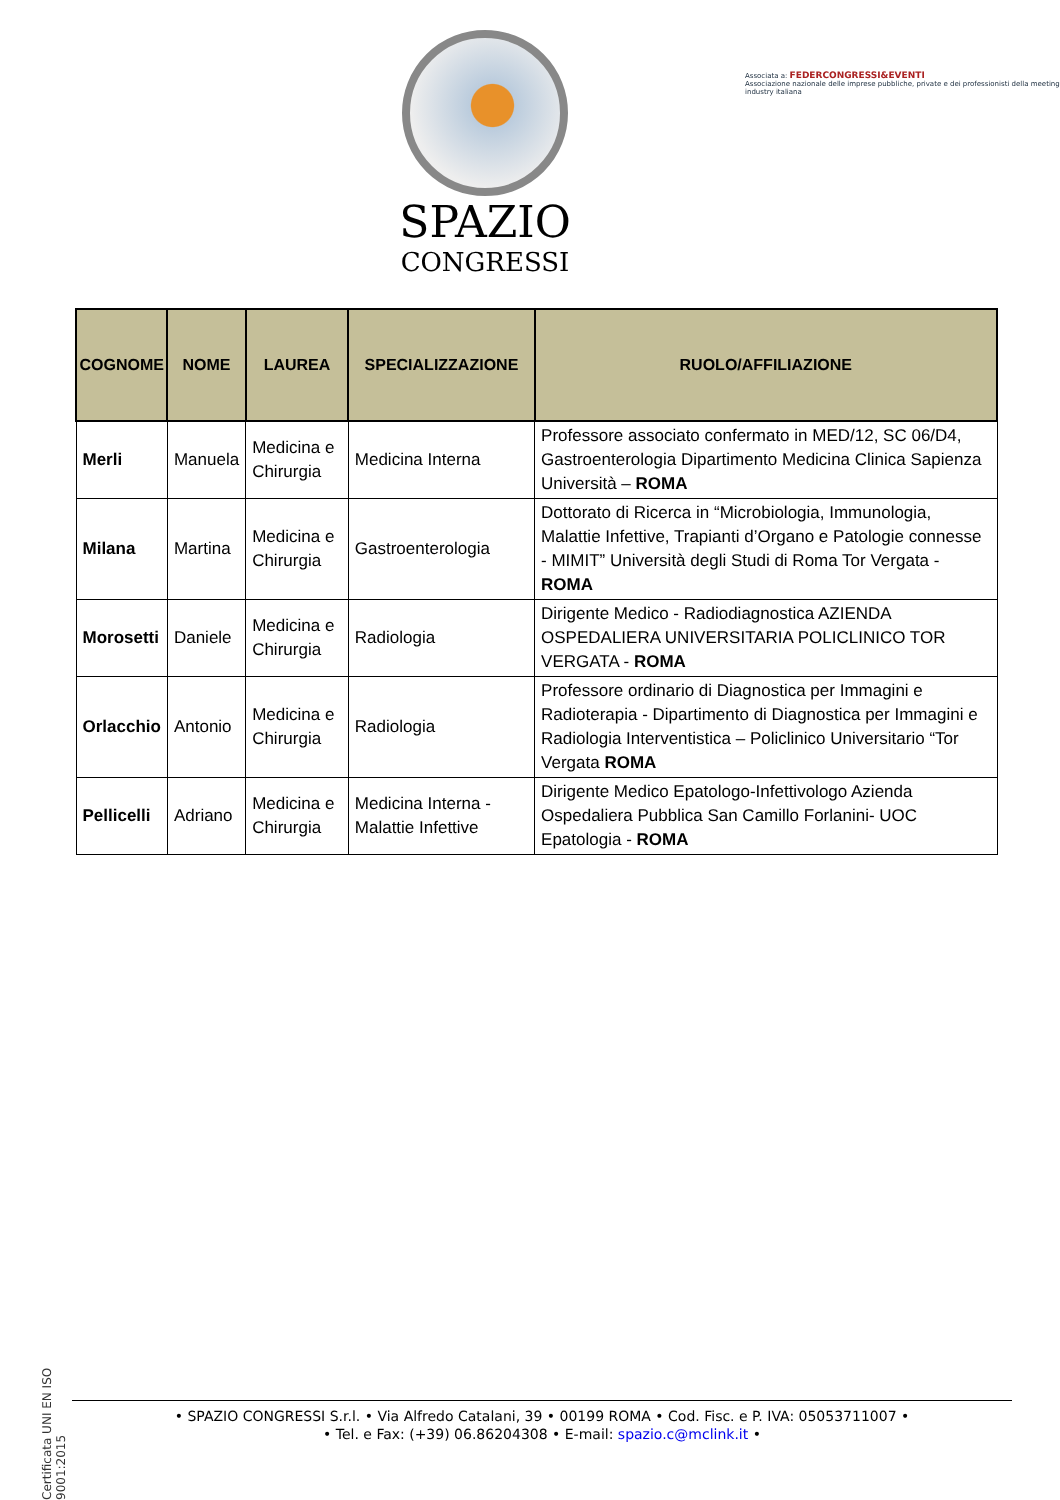SPAZIO
CONGRESSI
Associata a: FEDERCONGRESSI&EVENTI
Associazione nazionale delle imprese pubbliche, private e dei professionisti della meeting industry italiana
| COGNOME | NOME | LAUREA | SPECIALIZZAZIONE | RUOLO/AFFILIAZIONE |
| --- | --- | --- | --- | --- |
| Merli | Manuela | Medicina e Chirurgia | Medicina Interna | Professore associato confermato in MED/12, SC 06/D4, Gastroenterologia Dipartimento Medicina Clinica Sapienza Università – ROMA |
| Milana | Martina | Medicina e Chirurgia | Gastroenterologia | Dottorato di Ricerca in “Microbiologia, Immunologia, Malattie Infettive, Trapianti d’Organo e Patologie connesse - MIMIT” Università degli Studi di Roma Tor Vergata - ROMA |
| Morosetti | Daniele | Medicina e Chirurgia | Radiologia | Dirigente Medico - Radiodiagnostica AZIENDA OSPEDALIERA UNIVERSITARIA POLICLINICO TOR VERGATA - ROMA |
| Orlacchio | Antonio | Medicina e Chirurgia | Radiologia | Professore ordinario di Diagnostica per Immagini e Radioterapia - Dipartimento di Diagnostica per Immagini e Radiologia Interventistica – Policlinico Universitario “Tor Vergata ROMA |
| Pellicelli | Adriano | Medicina e Chirurgia | Medicina Interna - Malattie Infettive | Dirigente Medico Epatologo-Infettivologo Azienda Ospedaliera Pubblica San Camillo Forlanini- UOC Epatologia - ROMA |
Certificata UNI EN ISO 9001:2015
• SPAZIO CONGRESSI S.r.l. • Via Alfredo Catalani, 39 • 00199 ROMA • Cod. Fisc. e P. IVA: 05053711007 •
• Tel. e Fax: (+39) 06.86204308 • E-mail: spazio.c@mclink.it •